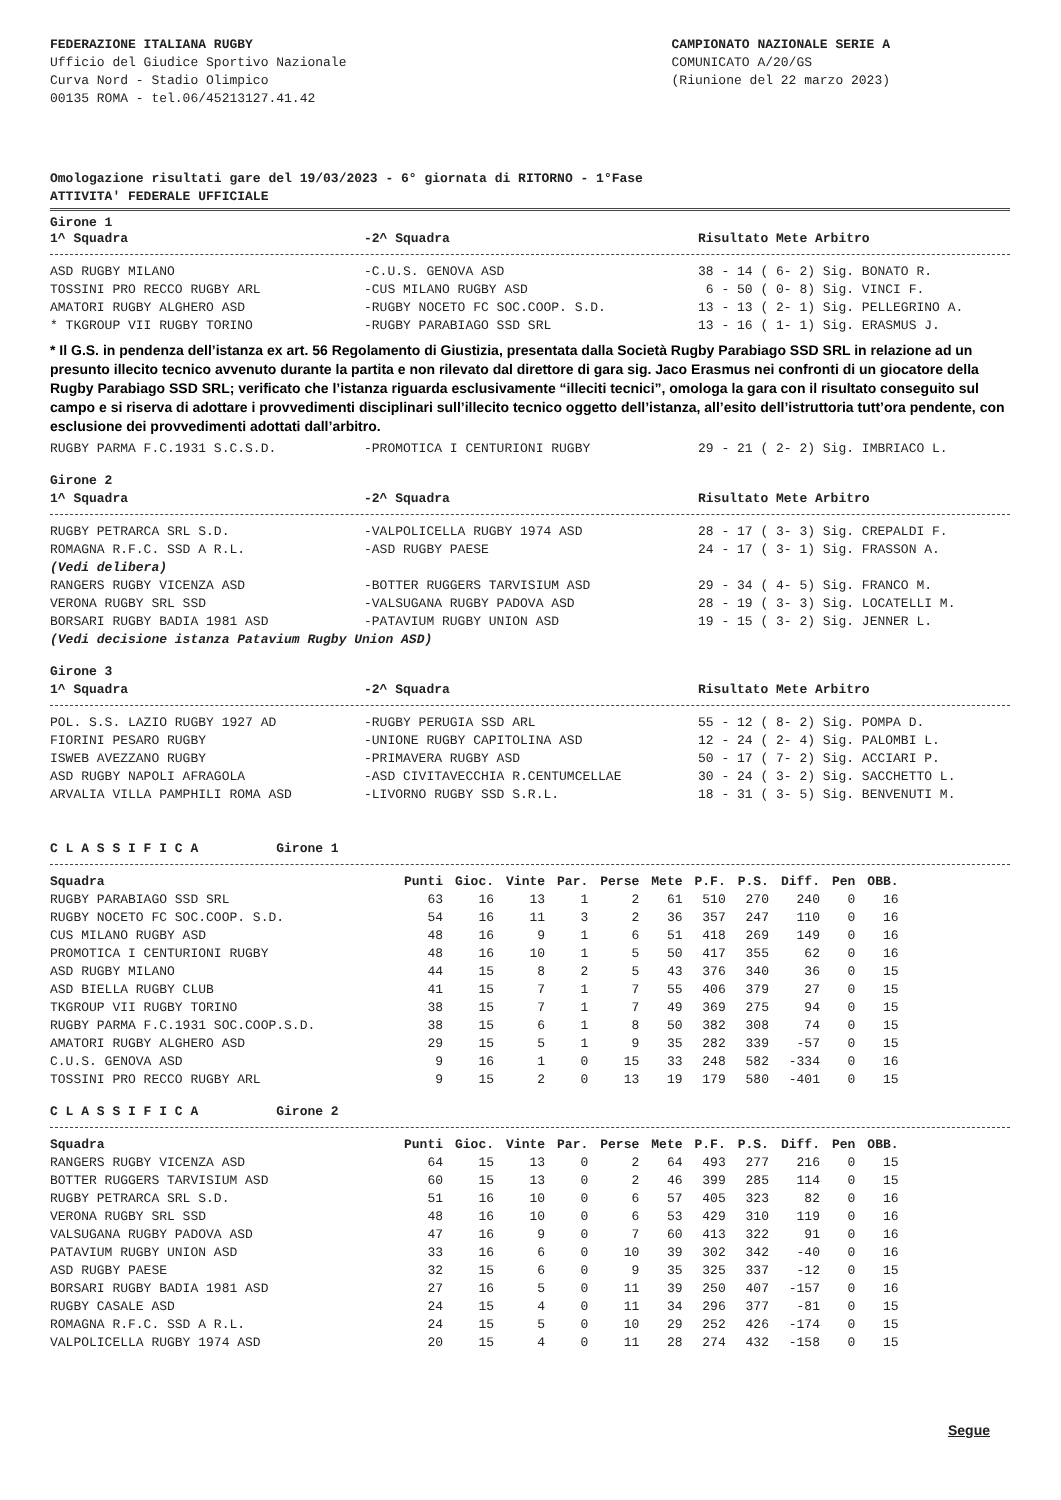FEDERAZIONE ITALIANA RUGBY
Ufficio del Giudice Sportivo Nazionale
Curva Nord - Stadio Olimpico
00135 ROMA - tel.06/45213127.41.42
CAMPIONATO NAZIONALE SERIE A
COMUNICATO A/20/GS
(Riunione del 22 marzo 2023)
Omologazione risultati gare del 19/03/2023 - 6° giornata di RITORNO - 1°Fase
ATTIVITA' FEDERALE UFFICIALE
Girone 1
| 1^ Squadra | -2^ Squadra | Risultato Mete Arbitro |
| --- | --- | --- |
| ASD RUGBY MILANO | -C.U.S. GENOVA ASD | 38 - 14 ( 6- 2) Sig. BONATO R. |
| TOSSINI PRO RECCO RUGBY ARL | -CUS MILANO RUGBY ASD | 6 - 50 ( 0- 8) Sig. VINCI F. |
| AMATORI RUGBY ALGHERO ASD | -RUGBY NOCETO FC SOC.COOP. S.D. | 13 - 13 ( 2- 1) Sig. PELLEGRINO A. |
| * TKGROUP VII RUGBY TORINO | -RUGBY PARABIAGO SSD SRL | 13 - 16 ( 1- 1) Sig. ERASMUS J. |
* Il G.S. in pendenza dell’istanza ex art. 56 Regolamento di Giustizia, presentata dalla Società Rugby Parabiago SSD SRL in relazione ad un presunto illecito tecnico avvenuto durante la partita e non rilevato dal direttore di gara sig. Jaco Erasmus nei confronti di un giocatore della Rugby Parabiago SSD SRL; verificato che l’istanza riguarda esclusivamente “illeciti tecnici”, omologa la gara con il risultato conseguito sul campo e si riserva di adottare i provvedimenti disciplinari sull’illecito tecnico oggetto dell’istanza, all’esito dell’istruttoria tutt’ora pendente, con esclusione dei provvedimenti adottati dall’arbitro.
| RUGBY PARMA F.C.1931 S.C.S.D. | -PROMOTICA I CENTURIONI RUGBY | 29 - 21 ( 2- 2) Sig. IMBRIACO L. |
Girone 2
| 1^ Squadra | -2^ Squadra | Risultato Mete Arbitro |
| --- | --- | --- |
| RUGBY PETRARCA SRL S.D. | -VALPOLICELLA RUGBY 1974 ASD | 28 - 17 ( 3- 3) Sig. CREPALDI F. |
| ROMAGNA R.F.C. SSD A R.L. | -ASD RUGBY PAESE | 24 - 17 ( 3- 1) Sig. FRASSON A. |
| (Vedi delibera) | | |
| RANGERS RUGBY VICENZA ASD | -BOTTER RUGGERS TARVISIUM ASD | 29 - 34 ( 4- 5) Sig. FRANCO M. |
| VERONA RUGBY SRL SSD | -VALSUGANA RUGBY PADOVA ASD | 28 - 19 ( 3- 3) Sig. LOCATELLI M. |
| BORSARI RUGBY BADIA 1981 ASD | -PATAVIUM RUGBY UNION ASD | 19 - 15 ( 3- 2) Sig. JENNER L. |
| (Vedi decisione istanza Patavium Rugby Union ASD) | | |
Girone 3
| 1^ Squadra | -2^ Squadra | Risultato Mete Arbitro |
| --- | --- | --- |
| POL. S.S. LAZIO RUGBY 1927 AD | -RUGBY PERUGIA SSD ARL | 55 - 12 ( 8- 2) Sig. POMPA D. |
| FIORINI PESARO RUGBY | -UNIONE RUGBY CAPITOLINA ASD | 12 - 24 ( 2- 4) Sig. PALOMBI L. |
| ISWEB AVEZZANO RUGBY | -PRIMAVERA RUGBY ASD | 50 - 17 ( 7- 2) Sig. ACCIARI P. |
| ASD RUGBY NAPOLI AFRAGOLA | -ASD CIVITAVECCHIA R.CENTUMCELLAE | 30 - 24 ( 3- 2) Sig. SACCHETTO L. |
| ARVALIA VILLA PAMPHILI ROMA ASD | -LIVORNO RUGBY SSD S.R.L. | 18 - 31 ( 3- 5) Sig. BENVENUTI M. |
C L A S S I F I C A Girone 1
| Squadra | Punti | Gioc. | Vinte | Par. | Perse | Mete | P.F. | P.S. | Diff. | Pen | OBB. |
| --- | --- | --- | --- | --- | --- | --- | --- | --- | --- | --- | --- |
| RUGBY PARABIAGO SSD SRL | 63 | 16 | 13 | 1 | 2 | 61 | 510 | 270 | 240 | 0 | 16 |
| RUGBY NOCETO FC SOC.COOP. S.D. | 54 | 16 | 11 | 3 | 2 | 36 | 357 | 247 | 110 | 0 | 16 |
| CUS MILANO RUGBY ASD | 48 | 16 | 9 | 1 | 6 | 51 | 418 | 269 | 149 | 0 | 16 |
| PROMOTICA I CENTURIONI RUGBY | 48 | 16 | 10 | 1 | 5 | 50 | 417 | 355 | 62 | 0 | 16 |
| ASD RUGBY MILANO | 44 | 15 | 8 | 2 | 5 | 43 | 376 | 340 | 36 | 0 | 15 |
| ASD BIELLA RUGBY CLUB | 41 | 15 | 7 | 1 | 7 | 55 | 406 | 379 | 27 | 0 | 15 |
| TKGROUP VII RUGBY TORINO | 38 | 15 | 7 | 1 | 7 | 49 | 369 | 275 | 94 | 0 | 15 |
| RUGBY PARMA F.C.1931 SOC.COOP.S.D. | 38 | 15 | 6 | 1 | 8 | 50 | 382 | 308 | 74 | 0 | 15 |
| AMATORI RUGBY ALGHERO ASD | 29 | 15 | 5 | 1 | 9 | 35 | 282 | 339 | -57 | 0 | 15 |
| C.U.S. GENOVA ASD | 9 | 16 | 1 | 0 | 15 | 33 | 248 | 582 | -334 | 0 | 16 |
| TOSSINI PRO RECCO RUGBY ARL | 9 | 15 | 2 | 0 | 13 | 19 | 179 | 580 | -401 | 0 | 15 |
C L A S S I F I C A Girone 2
| Squadra | Punti | Gioc. | Vinte | Par. | Perse | Mete | P.F. | P.S. | Diff. | Pen | OBB. |
| --- | --- | --- | --- | --- | --- | --- | --- | --- | --- | --- | --- |
| RANGERS RUGBY VICENZA ASD | 64 | 15 | 13 | 0 | 2 | 64 | 493 | 277 | 216 | 0 | 15 |
| BOTTER RUGGERS TARVISIUM ASD | 60 | 15 | 13 | 0 | 2 | 46 | 399 | 285 | 114 | 0 | 15 |
| RUGBY PETRARCA SRL S.D. | 51 | 16 | 10 | 0 | 6 | 57 | 405 | 323 | 82 | 0 | 16 |
| VERONA RUGBY SRL SSD | 48 | 16 | 10 | 0 | 6 | 53 | 429 | 310 | 119 | 0 | 16 |
| VALSUGANA RUGBY PADOVA ASD | 47 | 16 | 9 | 0 | 7 | 60 | 413 | 322 | 91 | 0 | 16 |
| PATAVIUM RUGBY UNION ASD | 33 | 16 | 6 | 0 | 10 | 39 | 302 | 342 | -40 | 0 | 16 |
| ASD RUGBY PAESE | 32 | 15 | 6 | 0 | 9 | 35 | 325 | 337 | -12 | 0 | 15 |
| BORSARI RUGBY BADIA 1981 ASD | 27 | 16 | 5 | 0 | 11 | 39 | 250 | 407 | -157 | 0 | 16 |
| RUGBY CASALE ASD | 24 | 15 | 4 | 0 | 11 | 34 | 296 | 377 | -81 | 0 | 15 |
| ROMAGNA R.F.C. SSD A R.L. | 24 | 15 | 5 | 0 | 10 | 29 | 252 | 426 | -174 | 0 | 15 |
| VALPOLICELLA RUGBY 1974 ASD | 20 | 15 | 4 | 0 | 11 | 28 | 274 | 432 | -158 | 0 | 15 |
Segue